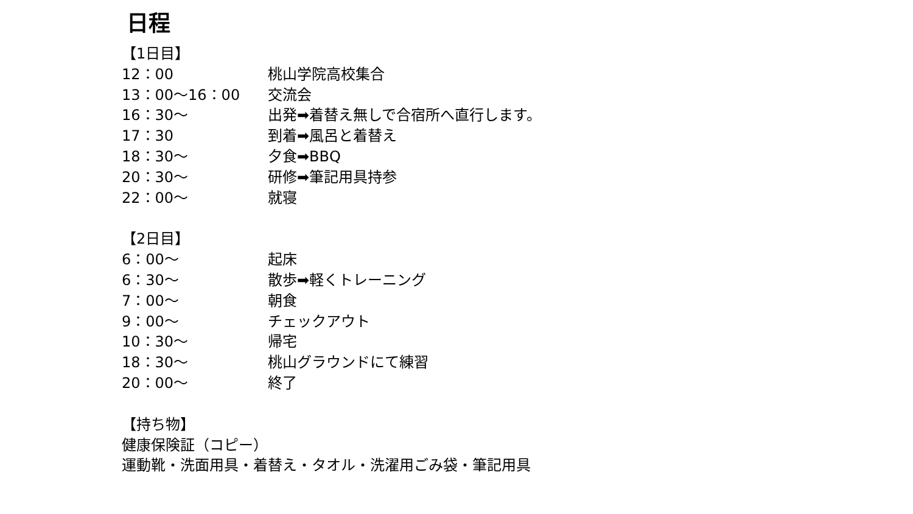日程
【1日目】
12：00 桃山学院高校集合
13：00～16：00 交流会
16：30～ 出発➡着替え無しで合宿所へ直行します。
17：30 到着➡風呂と着替え
18：30～ 夕食➡BBQ
20：30～ 研修➡筆記用具持参
22：00～ 就寝
【2日目】
6：00～ 起床
6：30～ 散歩➡軽くトレーニング
7：00～ 朝食
9：00～ チェックアウト
10：30～ 帰宅
18：30～ 桃山グラウンドにて練習
20：00～ 終了
【持ち物】
健康保険証（コピー）
運動靴・洗面用具・着替え・タオル・洗濯用ごみ袋・筆記用具